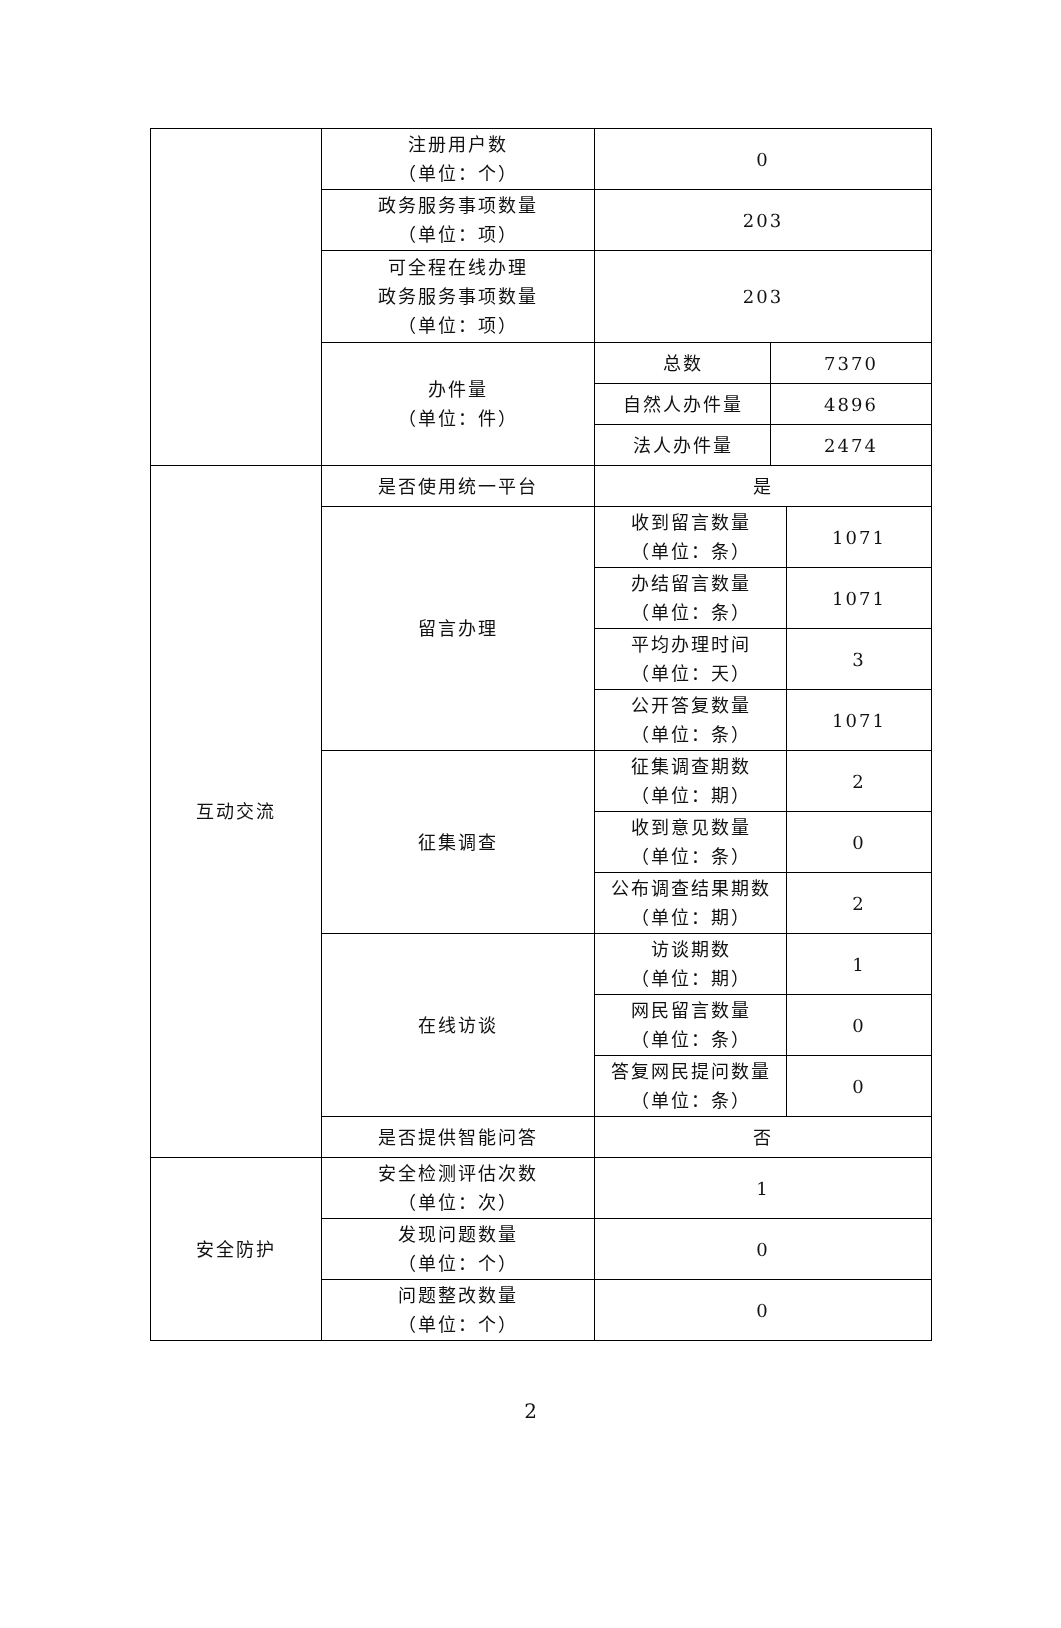| | 注册用户数 （单位：个） | 0 | | |
| | 政务服务事项数量 （单位：项） | 203 | | |
| | 可全程在线办理 政务服务事项数量 （单位：项） | 203 | | |
| | 办件量 （单位：件） | 总数 | 7370 | |
| | | 自然人办件量 | 4896 | |
| | | 法人办件量 | 2474 | |
| 互动交流 | 是否使用统一平台 | 是 | | |
| | 留言办理 | 收到留言数量 （单位：条） | | 1071 |
| | | 办结留言数量 （单位：条） | | 1071 |
| | | 平均办理时间 （单位：天） | | 3 |
| | | 公开答复数量 （单位：条） | | 1071 |
| | 征集调查 | 征集调查期数 （单位：期） | | 2 |
| | | 收到意见数量 （单位：条） | | 0 |
| | | 公布调查结果期数 （单位：期） | | 2 |
| | 在线访谈 | 访谈期数 （单位：期） | | 1 |
| | | 网民留言数量 （单位：条） | | 0 |
| | | 答复网民提问数量 （单位：条） | | 0 |
| | 是否提供智能问答 | 否 | | |
| 安全防护 | 安全检测评估次数 （单位：次） | 1 | | |
| | 发现问题数量 （单位：个） | 0 | | |
| | 问题整改数量 （单位：个） | 0 | | |
2